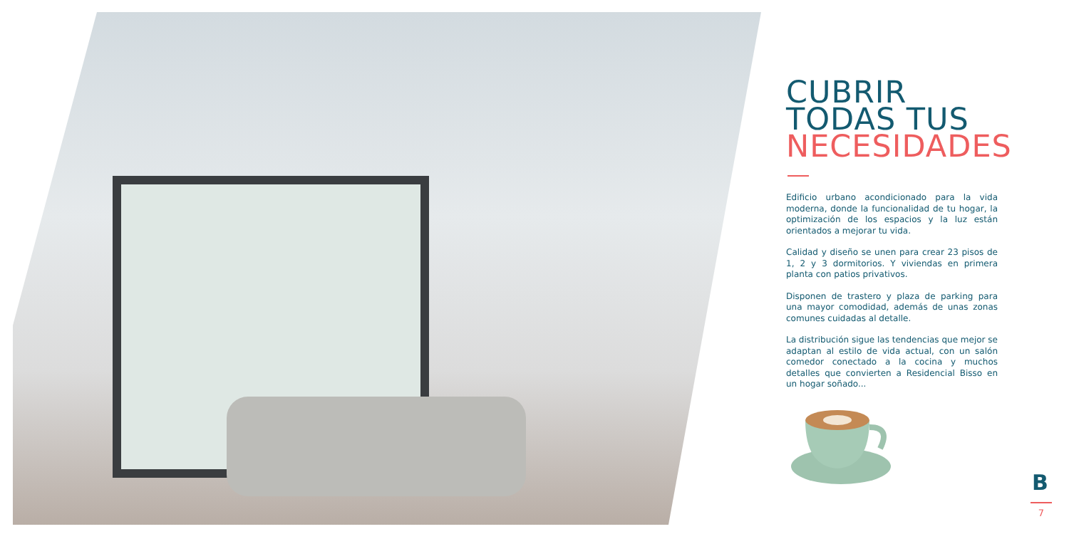CUBRIR
TODAS TUS
NECESIDADES
Edificio urbano acondicionado para la vida moderna, donde la funcionalidad de tu hogar, la optimización de los espacios y la luz están orientados a mejorar tu vida.
Calidad y diseño se unen para crear 23 pisos de 1, 2 y 3 dormitorios. Y viviendas en primera planta con patios privativos.
Disponen de trastero y plaza de parking para una mayor comodidad, además de unas zonas comunes cuidadas al detalle.
La distribución sigue las tendencias que mejor se adaptan al estilo de vida actual, con un salón comedor conectado a la cocina y muchos detalles que convierten a Residencial Bisso en un hogar soñado...
B
7